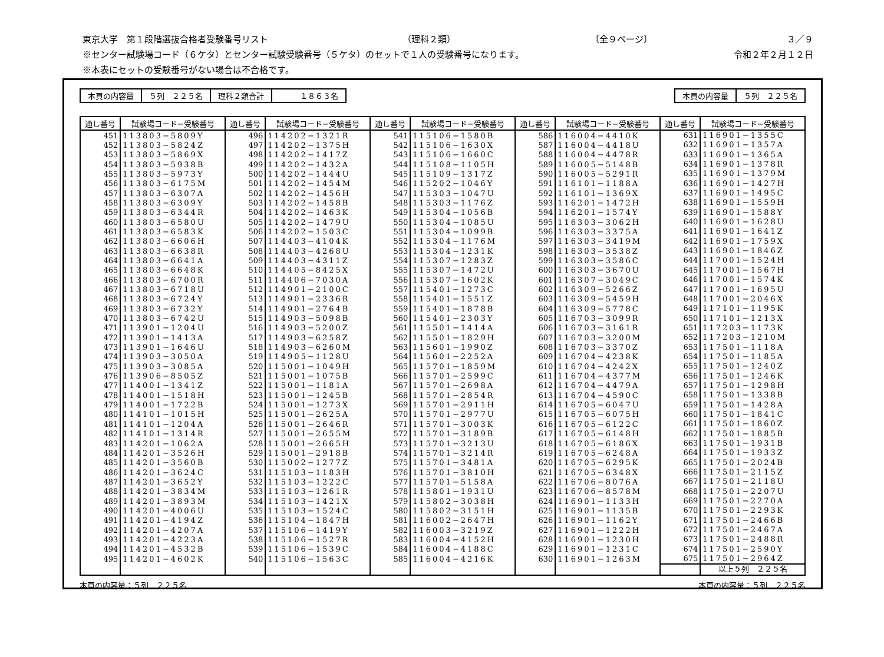東京大学　第１段階選抜合格者受験番号リスト （理科２類） 〔全９ページ〕 ３／９
※センター試験場コード（６ケタ）とセンター試験受験番号（５ケタ）のセットで１人の受験番号になります。 令和２年２月１２日
※本表にセットの受験番号がない場合は不合格です。
| 本頁の内容量 | ５列 ２２５名 | 理科２類合計 | １８６３名 |
| 本頁の内容量 | ５列 ２２５名 |
| 通し番号 | 試験場コード−受験番号 | 通し番号 | 試験場コード−受験番号 | 通し番号 | 試験場コード−受験番号 | 通し番号 | 試験場コード−受験番号 | 通し番号 | 試験場コード−受験番号 |
| --- | --- | --- | --- | --- | --- | --- | --- | --- | --- |
| 451 452 453 454 455 456 457 458 459 460 461 462 463 464 465 466 467 468 469 470 471 472 473 474 475 476 477 478 479 480 481 482 483 484 485 486 487 488 489 490 491 492 493 494 495 | 113803−5809Y 113803−5824Z 113803−5869X 113803−5938B 113803−5973Y 113803−6175M 113803−6307A 113803−6309Y 113803−6344R 113803−6580U 113803−6583K 113803−6606H 113803−6638R 113803−6641A 113803−6648K 113803−6700R 113803−6718U 113803−6724Y 113803−6732Y 113803−6742U 113901−1204U 113901−1413A 113901−1646U 113903−3050A 113903−3085A 113906−8505Z 114001−1341Z 114001−1518H 114001−1722B 114101−1015H 114101−1204A 114101−1314R 114201−1062A 114201−3526H 114201−3560B 114201−3624C 114201−3652Y 114201−3834M 114201−3893M 114201−4006U 114201−4194Z 114201−4207A 114201−4223A 114201−4532B 114201−4602K | 496 497 498 499 500 501 502 503 504 505 506 507 508 509 510 511 512 513 514 515 516 517 518 519 520 521 522 523 524 525 526 527 528 529 530 531 532 533 534 535 536 537 538 539 540 | 114202−1321R 114202−1375H 114202−1417Z 114202−1432A 114202−1444U 114202−1454M 114202−1456H 114202−1458B 114202−1463K 114202−1479U 114202−1503C 114403−4104K 114403−4268U 114403−4311Z 114405−8425X 114406−7030A 114901−2100C 114901−2336R 114901−2764B 114903−5098B 114903−5200Z 114903−6258Z 114903−6260M 114905−1128U 115001−1049H 115001−1075B 115001−1181A 115001−1245B 115001−1273X 115001−2625A 115001−2646R 115001−2655M 115001−2665H 115001−2918B 115002−1277Z 115103−1183H 115103−1222C 115103−1261R 115103−1421X 115103−1524C 115104−1847H 115106−1419Y 115106−1527R 115106−1539C 115106−1563C | 541 542 543 544 545 546 547 548 549 550 551 552 553 554 555 556 557 558 559 560 561 562 563 564 565 566 567 568 569 570 571 572 573 574 575 576 577 578 579 580 581 582 583 584 585 | 115106−1580B 115106−1630X 115106−1660C 115108−1105H 115109−1317Z 115202−1046Y 115303−1047U 115303−1176Z 115304−1056B 115304−1085U 115304−1099B 115304−1176M 115304−1231K 115307−1283Z 115307−1472U 115307−1602K 115401−1273C 115401−1551Z 115401−1878B 115401−2303Y 115501−1414A 115501−1829H 115601−1990Z 115601−2252A 115701−1859M 115701−2599C 115701−2698A 115701−2854R 115701−2911H 115701−2977U 115701−3003K 115701−3189B 115701−3213U 115701−3214R 115701−3481A 115701−3810H 115701−5158A 115801−1931U 115802−3038H 115802−3151H 116002−2647H 116003−3219Z 116004−4152H 116004−4188C 116004−4216K | 586 587 588 589 590 591 592 593 594 595 596 597 598 599 600 601 602 603 604 605 606 607 608 609 610 611 612 613 614 615 616 617 618 619 620 621 622 623 624 625 626 627 628 629 630 | 116004−4410K 116004−4418U 116004−4478R 116005−5148B 116005−5291R 116101−1188A 116101−1369X 116201−1472H 116201−1574Y 116303−3062H 116303−3375A 116303−3419M 116303−3538Z 116303−3586C 116303−3670U 116307−3049C 116309−5266Z 116309−5459H 116309−5778C 116703−3099R 116703−3161R 116703−3200M 116703−3370Z 116704−4238K 116704−4242X 116704−4377M 116704−4479A 116704−4590C 116705−6047U 116705−6075H 116705−6122C 116705−6148H 116705−6186X 116705−6248A 116705−6295K 116705−6348X 116706−8076A 116706−8578M 116901−1133H 116901−1135B 116901−1162Y 116901−1222H 116901−1230H 116901−1231C 116901−1263M | 631 632 633 634 635 636 637 638 639 640 641 642 643 644 645 646 647 648 649 650 651 652 653 654 655 656 657 658 659 660 661 662 663 664 665 666 667 668 669 670 671 672 673 674 675 | 116901−1355C 116901−1357A 116901−1365A 116901−1378R 116901−1379M 116901−1427H 116901−1495C 116901−1559H 116901−1588Y 116901−1628U 116901−1641Z 116901−1759X 116901−1846Z 117001−1524H 117001−1567H 117001−1574K 117001−1695U 117001−2046X 117101−1195K 117101−1213X 117203−1173K 117203−1210M 117501−1118A 117501−1185A 117501−1240Z 117501−1246K 117501−1298H 117501−1338B 117501−1428A 117501−1841C 117501−1860Z 117501−1885B 117501−1931B 117501−1933Z 117501−2024B 117501−2115Z 117501−2118U 117501−2207U 117501−2270A 117501−2293K 117501−2466B 117501−2467A 117501−2488R 117501−2590Y 117501−2964Z |
| | | | | | | | | | 以上５列 ２２５名 |
本頁の内容量：５列　２２５名 本頁の内容量：５列　２２５名